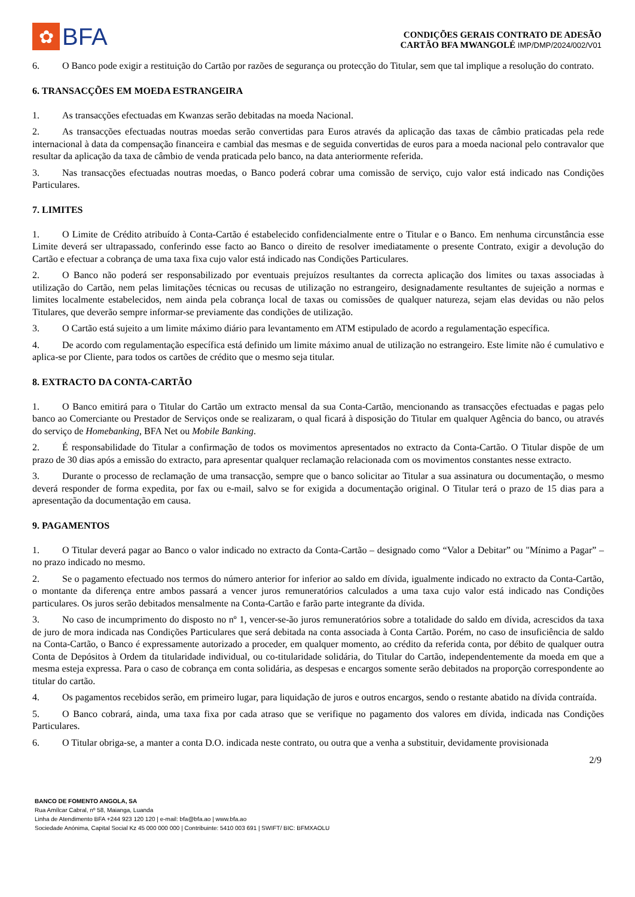✿
BFA
CONDIÇÕES GERAIS CONTRATO DE ADESÃO
CARTÃO BFA MWANGOLÉ IMP/DMP/2024/002/V01
6. O Banco pode exigir a restituição do Cartão por razões de segurança ou protecção do Titular, sem que tal implique a resolução do contrato.
6. TRANSACÇÕES EM MOEDA ESTRANGEIRA
1. As transacções efectuadas em Kwanzas serão debitadas na moeda Nacional.
2. As transacções efectuadas noutras moedas serão convertidas para Euros através da aplicação das taxas de câmbio praticadas pela rede internacional à data da compensação financeira e cambial das mesmas e de seguida convertidas de euros para a moeda nacional pelo contravalor que resultar da aplicação da taxa de câmbio de venda praticada pelo banco, na data anteriormente referida.
3. Nas transacções efectuadas noutras moedas, o Banco poderá cobrar uma comissão de serviço, cujo valor está indicado nas Condições Particulares.
7. LIMITES
1. O Limite de Crédito atribuído à Conta-Cartão é estabelecido confidencialmente entre o Titular e o Banco. Em nenhuma circunstância esse Limite deverá ser ultrapassado, conferindo esse facto ao Banco o direito de resolver imediatamente o presente Contrato, exigir a devolução do Cartão e efectuar a cobrança de uma taxa fixa cujo valor está indicado nas Condições Particulares.
2. O Banco não poderá ser responsabilizado por eventuais prejuízos resultantes da correcta aplicação dos limites ou taxas associadas à utilização do Cartão, nem pelas limitações técnicas ou recusas de utilização no estrangeiro, designadamente resultantes de sujeição a normas e limites localmente estabelecidos, nem ainda pela cobrança local de taxas ou comissões de qualquer natureza, sejam elas devidas ou não pelos Titulares, que deverão sempre informar-se previamente das condições de utilização.
3. O Cartão está sujeito a um limite máximo diário para levantamento em ATM estipulado de acordo a regulamentação específica.
4. De acordo com regulamentação específica está definido um limite máximo anual de utilização no estrangeiro. Este limite não é cumulativo e aplica-se por Cliente, para todos os cartões de crédito que o mesmo seja titular.
8. EXTRACTO DA CONTA-CARTÃO
1. O Banco emitirá para o Titular do Cartão um extracto mensal da sua Conta-Cartão, mencionando as transacções efectuadas e pagas pelo banco ao Comerciante ou Prestador de Serviços onde se realizaram, o qual ficará à disposição do Titular em qualquer Agência do banco, ou através do serviço de Homebanking, BFA Net ou Mobile Banking.
2. É responsabilidade do Titular a confirmação de todos os movimentos apresentados no extracto da Conta-Cartão. O Titular dispõe de um prazo de 30 dias após a emissão do extracto, para apresentar qualquer reclamação relacionada com os movimentos constantes nesse extracto.
3. Durante o processo de reclamação de uma transacção, sempre que o banco solicitar ao Titular a sua assinatura ou documentação, o mesmo deverá responder de forma expedita, por fax ou e-mail, salvo se for exigida a documentação original. O Titular terá o prazo de 15 dias para a apresentação da documentação em causa.
9. PAGAMENTOS
1. O Titular deverá pagar ao Banco o valor indicado no extracto da Conta-Cartão – designado como “Valor a Debitar” ou "Mínimo a Pagar” – no prazo indicado no mesmo.
2. Se o pagamento efectuado nos termos do número anterior for inferior ao saldo em dívida, igualmente indicado no extracto da Conta-Cartão, o montante da diferença entre ambos passará a vencer juros remuneratórios calculados a uma taxa cujo valor está indicado nas Condições particulares. Os juros serão debitados mensalmente na Conta-Cartão e farão parte integrante da dívida.
3. No caso de incumprimento do disposto no nº 1, vencer-se-ão juros remuneratórios sobre a totalidade do saldo em dívida, acrescidos da taxa de juro de mora indicada nas Condições Particulares que será debitada na conta associada à Conta Cartão. Porém, no caso de insuficiência de saldo na Conta-Cartão, o Banco é expressamente autorizado a proceder, em qualquer momento, ao crédito da referida conta, por débito de qualquer outra Conta de Depósitos à Ordem da titularidade individual, ou co-titularidade solidária, do Titular do Cartão, independentemente da moeda em que a mesma esteja expressa. Para o caso de cobrança em conta solidária, as despesas e encargos somente serão debitados na proporção correspondente ao titular do cartão.
4. Os pagamentos recebidos serão, em primeiro lugar, para liquidação de juros e outros encargos, sendo o restante abatido na dívida contraída.
5. O Banco cobrará, ainda, uma taxa fixa por cada atraso que se verifique no pagamento dos valores em dívida, indicada nas Condições Particulares.
6. O Titular obriga-se, a manter a conta D.O. indicada neste contrato, ou outra que a venha a substituir, devidamente provisionada
2/9
BANCO DE FOMENTO ANGOLA, SA
Rua Amílcar Cabral, nº 58, Maianga, Luanda
Linha de Atendimento BFA +244 923 120 120 | e-mail: bfa@bfa.ao | www.bfa.ao
Sociedade Anónima, Capital Social Kz 45 000 000 000 | Contribuinte: 5410 003 691 | SWIFT/ BIC: BFMXAOLU